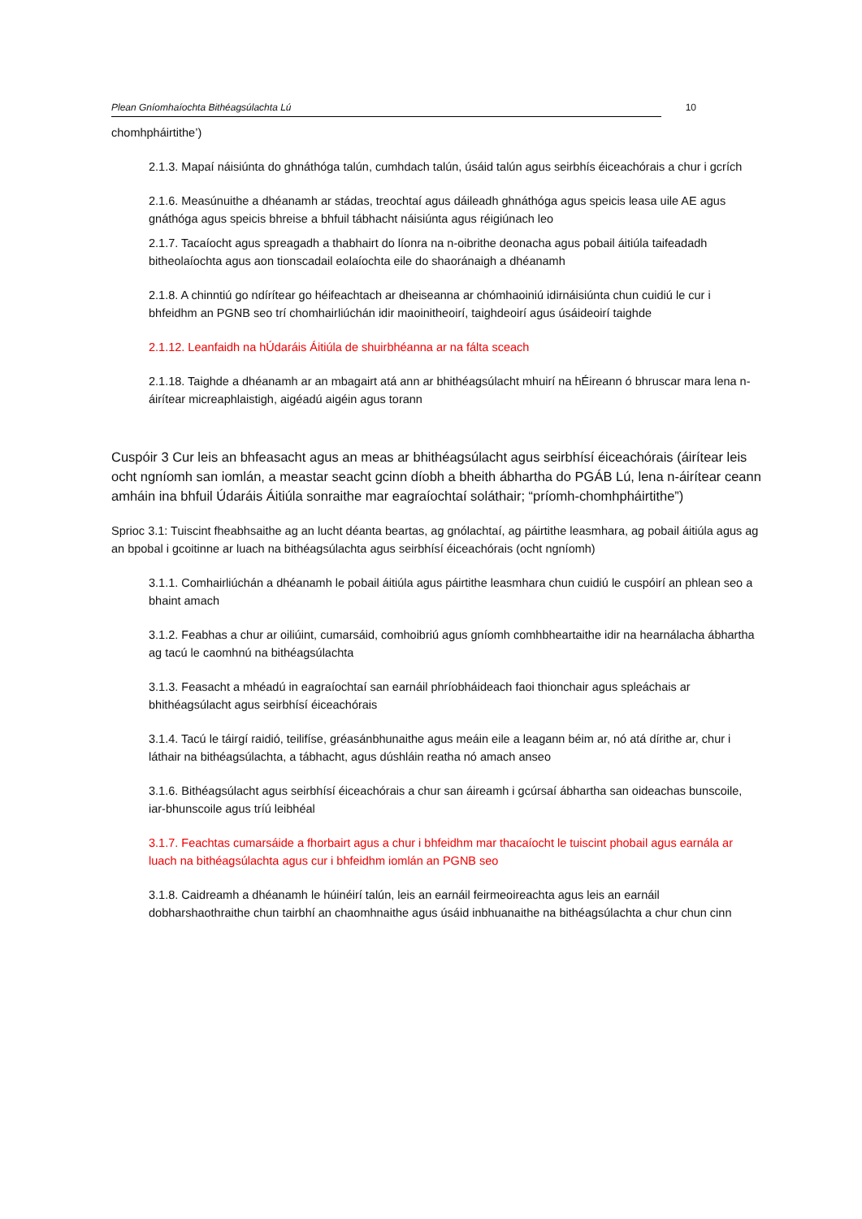Plean Gníomhaíochta Bithéagsúlachta Lú 10
chomhpháirtithe’)
2.1.3. Mapaí náisiúnta do ghnáthóga talún, cumhdach talún, úsáid talún agus seirbhís éiceachórais a chur i gcrích
2.1.6. Measúnuithe a dhéanamh ar stádas, treochtaí agus dáileadh ghnáthóga agus speicis leasa uile AE agus gnáthóga agus speicis bhreise a bhfuil tábhacht náisiúnta agus réigiúnach leo
2.1.7. Tacaíocht agus spreagadh a thabhairt do líonra na n-oibrithe deonacha agus pobail áitiúla taifeadadh bitheolaíochta agus aon tionscadail eolaíochta eile do shaoránaigh a dhéanamh
2.1.8. A chinntiú go ndírítear go héifeachtach ar dheiseanna ar chómhaoiniú idirnáisiúnta chun cuidiú le cur i bhfeidhm an PGNB seo trí chomhairliúchán idir maoinitheoirí, taighdeoirí agus úsáideoirí taighde
2.1.12. Leanfaidh na hÚdaráis Áitiúla de shuirbhéanna ar na fálta sceach
2.1.18. Taighde a dhéanamh ar an mbagairt atá ann ar bhithéagsúlacht mhuirí na hÉireann ó bhruscar mara lena n-áirítear micreaphlaistigh, aigéadú aigéin agus torann
Cuspóir 3 Cur leis an bhfeasacht agus an meas ar bhithéagsúlacht agus seirbhísí éiceachórais (áirítear leis ocht ngníomh san iomlán, a meastar seacht gcinn díobh a bheith ábhartha do PGÁB Lú, lena n-áirítear ceann amháin ina bhfuil Údaráis Áitiúla sonraithe mar eagraíochtaí soláthair; “príomh-chomhpháirtithe”)
Sprioc 3.1: Tuiscint fheabhsaithe ag an lucht déanta beartas, ag gnólachtaí, ag páirtithe leasmhara, ag pobail áitiúla agus ag an bpobal i gcoitinne ar luach na bithéagsúlachta agus seirbhísí éiceachórais (ocht ngníomh)
3.1.1. Comhairliúchán a dhéanamh le pobail áitiúla agus páirtithe leasmhara chun cuidiú le cuspóirí an phlean seo a bhaint amach
3.1.2. Feabhas a chur ar oiliúint, cumarsáid, comhoibriú agus gníomh comhbheartaithe idir na hearnálacha ábhartha ag tacú le caomhnú na bithéagsúlachta
3.1.3. Feasacht a mhéadú in eagraíochtaí san earnáil phríobháideach faoi thionchair agus spleáchais ar bhithéagsúlacht agus seirbhísí éiceachórais
3.1.4. Tacú le táirgí raidió, teilifíse, gréasánbhunaithe agus meáin eile a leagann béim ar, nó atá dírithe ar, chur i láthair na bithéagsúlachta, a tábhacht, agus dúshláin reatha nó amach anseo
3.1.6. Bithéagsúlacht agus seirbhísí éiceachórais a chur san áireamh i gcúrsaí ábhartha san oideachas bunscoile, iar-bhunscoile agus tríú leibhéal
3.1.7. Feachtas cumarsáide a fhorbairt agus a chur i bhfeidhm mar thacaíocht le tuiscint phobail agus earnála ar luach na bithéagsúlachta agus cur i bhfeidhm iomlán an PGNB seo
3.1.8. Caidreamh a dhéanamh le húinéirí talún, leis an earnáil feirmeoireachta agus leis an earnáil dobharshaothraithe chun tairbhí an chaomhnaithe agus úsáid inbhuanaithe na bithéagsúlachta a chur chun cinn